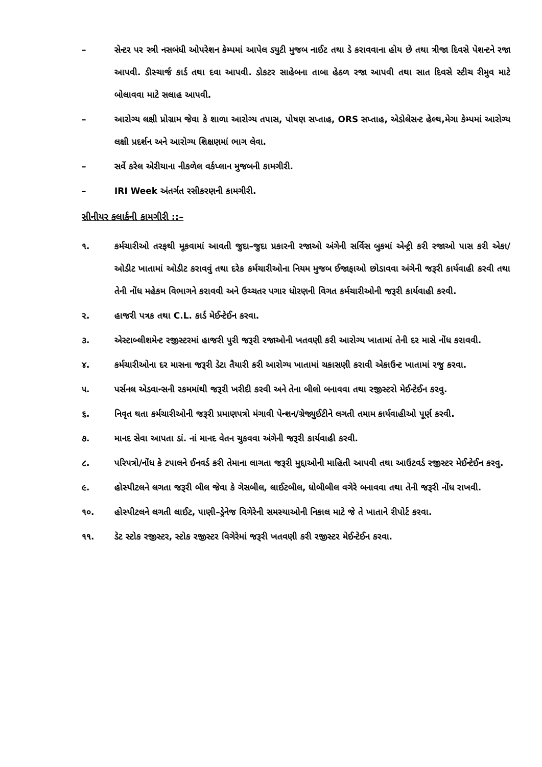– સેન્ટર પર સ્ત્રી નસબંધી ઓપરેશન કેમ્પમાં આપેલ ડયુટી મુજબ નાઈટ તથા ડે કરાવવાના હોય છે તથા ત્રીજા દિવસે પેશન્ટને રજા આપવી. ડીસ્ચાર્જ કાર્ડ તથા દવા આપવી. ડોકટર સાહેબના તાબા હેઠળ રજા આપવી તથા સાત દિવસે સ્ટીચ રીમુવ માટે બોલાવવા માટે સલાહ આપવી.
– આરોગ્ય લક્ષી પ્રોગ્રામ જેવા કે શાળા આરોગ્ય તપાસ, પોષણ સપ્તાહ, ORS સપ્તાહ, એડોલેસન્ટ હેલ્થ,મેગા કેમ્પમાં આરોગ્ય લક્ષી પ્રદર્શન અને આરોગ્ય શિક્ષણમાં ભાગ લેવા.
– સર્વે કરેલ એરીયાના નીકળેલ વર્કપ્લાન મુજબની કામગીરી.
– IRI Week અંતર્ગત રસીકરણની કામગીરી.
સીનીયર કલાર્કની કામગીરી ::–
૧. કર્મચારીઓ તરફથી મૂકવામાં આવતી જુદા–જુદા પ્રકારની રજાઓ અંગેની સર્વિસ બુકમાં એન્ટ્રી કરી રજાઓ પાસ કરી એકા/ઓડીટ ખાતામાં ઓડીટ કરાવવું તથા દરેક કર્મચારીઓના નિયમ મુજબ ઈજાફાઓ છોડાવવા અંગેની જરૂરી કાર્યવાહી કરવી તથા તેની નોંધ મહેકમ વિભાગને કરાવવી અને ઉચ્ચતર પગાર ધોરણની વિગત કર્મચારીઓની જરૂરી કાર્યવાહી કરવી.
૨. હાજરી પત્રક તથા C.L. કાર્ડ મેઈન્ટેઈન કરવા.
૩. એસ્ટાબ્લીશમેન્ટ રજીસ્ટરમાં હાજરી પુરી જરૂરી રજાઓની ખતવણી કરી આરોગ્ય ખાતામાં તેની દર માસે નોંધ કરાવવી.
૪. કર્મચારીઓના દર માસના જરૂરી ડેટા તૈયારી કરી આરોગ્ય ખાતામાં ચકાસણી કરાવી એકાઉન્ટ ખાતામાં રજુ કરવા.
૫. પર્સનલ એડવાન્સની રકમમાંથી જરૂરી ખરીદી કરવી અને તેના બીલો બનાવવા તથા રજીસ્ટરો મેઈન્ટેઈન કરવુ.
૬. નિવૃત થતા કર્મચારીઓની જરૂરી પ્રમાણપત્રો મંગાવી પેન્શન/ગ્રેજ્યુઈટીને લગતી તમામ કાર્યવાહીઓ પૂર્ણ કરવી.
૭. માનદ સેવા આપતા ડાં. નાં માનદ વેતન ચુકવવા અંગેની જરૂરી કાર્યવાહી કરવી.
૮. પરિપત્રો/નોંધ કે ટપાલને ઈનવર્ડ કરી તેમાના લાગતા જરૂરી મુદ્દાઓની માહિતી આપવી તથા આઉટવર્ડ રજીસ્ટર મેઈન્ટેઈન કરવુ.
૯. હોસ્પીટલને લગતા જરૂરી બીલ જેવા કે ગેસબીલ, લાઈટબીલ, ધોબીબીલ વગેરે બનાવવા તથા તેની જરૂરી નોંધ રાખવી.
૧૦. હોસ્પીટલને લગતી લાઈટ, પાણી–ડ્રેનેજ વિગેરેની સમસ્યાઓની નિકાલ માટે જે તે ખાતાને રીપોર્ટ કરવા.
૧૧. ડેટ સ્ટોક રજીસ્ટર, સ્ટોક રજીસ્ટર વિગેરેમાં જરૂરી ખતવણી કરી રજીસ્ટર મેઈન્ટેઈન કરવા.